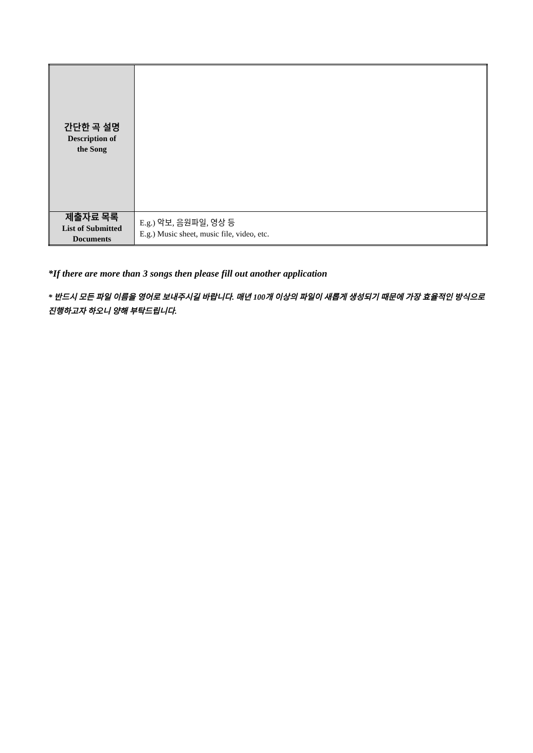| 간단한 곡 설명 Description of the Song | |
| 제출자료 목록 List of Submitted Documents | E.g.) 악보, 음원파일, 영상 등 E.g.) Music sheet, music file, video, etc. |
*If there are more than 3 songs then please fill out another application
* 반드시 모든 파일 이름을 영어로 보내주시길 바랍니다. 매년 100개 이상의 파일이 새롭게 생성되기 때문에 가장 효율적인 방식으로 진행하고자 하오니 양해 부탁드립니다.